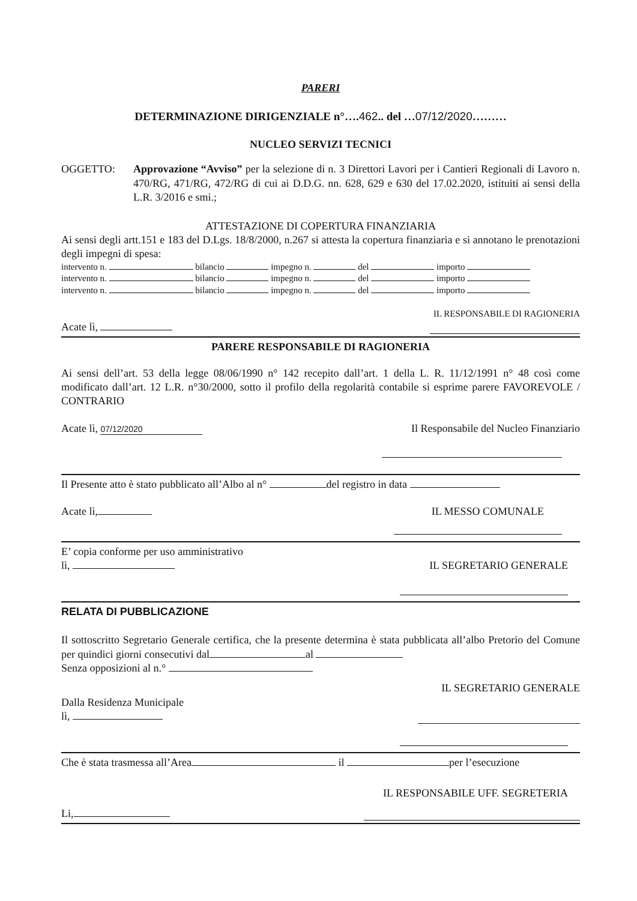PARERI
DETERMINAZIONE DIRIGENZIALE n°….462.. del …07/12/2020………
NUCLEO SERVIZI TECNICI
OGGETTO: Approvazione “Avviso” per la selezione di n. 3 Direttori Lavori per i Cantieri Regionali di Lavoro n. 470/RG, 471/RG, 472/RG di cui ai D.D.G. nn. 628, 629 e 630 del 17.02.2020, istituiti ai sensi della L.R. 3/2016 e smi.;
ATTESTAZIONE DI COPERTURA FINANZIARIA
Ai sensi degli artt.151 e 183 del D.Lgs. 18/8/2000, n.267 si attesta la copertura finanziaria e si annotano le prenotazioni degli impegni di spesa:
intervento n. bilancio impegno n. del importo
intervento n. bilancio impegno n. del importo
intervento n. bilancio impegno n. del importo
IL RESPONSABILE DI RAGIONERIA
Acate lì,
PARERE RESPONSABILE DI RAGIONERIA
Ai sensi dell’art. 53 della legge 08/06/1990 n° 142 recepito dall’art. 1 della L. R. 11/12/1991 n° 48 così come modificato dall’art. 12 L.R. n°30/2000, sotto il profilo della regolarità contabile si esprime parere FAVOREVOLE / CONTRARIO
Acate lì, 07/12/2020 Il Responsabile del Nucleo Finanziario
Il Presente atto è stato pubblicato all’Albo al n° del registro in data
Acate lì, IL MESSO COMUNALE
E’ copia conforme per uso amministrativo
lì, IL SEGRETARIO GENERALE
RELATA DI PUBBLICAZIONE
Il sottoscritto Segretario Generale certifica, che la presente determina è stata pubblicata all’albo Pretorio del Comune per quindici giorni consecutivi dal al
Senza opposizioni al n.°
IL SEGRETARIO GENERALE
Dalla Residenza Municipale
lì,
Che è stata trasmessa all’Area il per l’esecuzione
IL RESPONSABILE UFF. SEGRETERIA
Li,